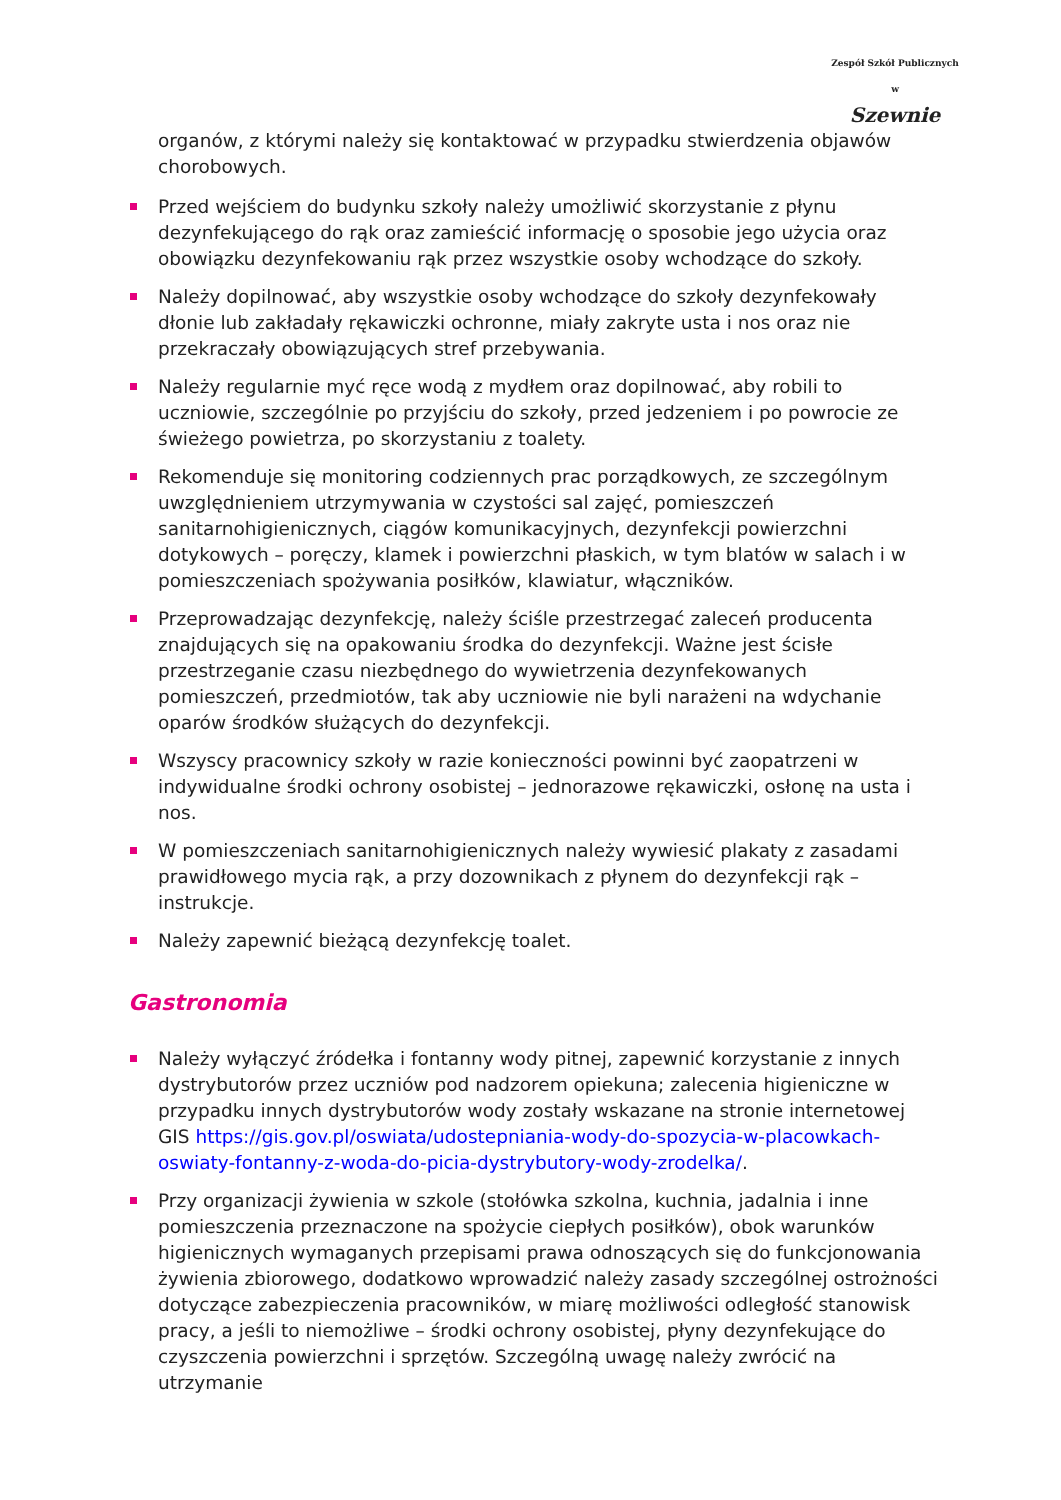Zespół Szkół Publicznych w
Szewnie
organów, z którymi należy się kontaktować w przypadku stwierdzenia objawów chorobowych.
Przed wejściem do budynku szkoły należy umożliwić skorzystanie z płynu dezynfekującego do rąk oraz zamieścić informację o sposobie jego użycia oraz obowiązku dezynfekowaniu rąk przez wszystkie osoby wchodzące do szkoły.
Należy dopilnować, aby wszystkie osoby wchodzące do szkoły dezynfekowały dłonie lub zakładały rękawiczki ochronne, miały zakryte usta i nos oraz nie przekraczały obowiązujących stref przebywania.
Należy regularnie myć ręce wodą z mydłem oraz dopilnować, aby robili to uczniowie, szczególnie po przyjściu do szkoły, przed jedzeniem i po powrocie ze świeżego powietrza, po skorzystaniu z toalety.
Rekomenduje się monitoring codziennych prac porządkowych, ze szczególnym uwzględnieniem utrzymywania w czystości sal zajęć, pomieszczeń sanitarnohigienicznych, ciągów komunikacyjnych, dezynfekcji powierzchni dotykowych – poręczy, klamek i powierzchni płaskich, w tym blatów w salach i w pomieszczeniach spożywania posiłków, klawiatur, włączników.
Przeprowadzając dezynfekcję, należy ściśle przestrzegać zaleceń producenta znajdujących się na opakowaniu środka do dezynfekcji. Ważne jest ścisłe przestrzeganie czasu niezbędnego do wywietrzenia dezynfekowanych pomieszczeń, przedmiotów, tak aby uczniowie nie byli narażeni na wdychanie oparów środków służących do dezynfekcji.
Wszyscy pracownicy szkoły w razie konieczności powinni być zaopatrzeni w indywidualne środki ochrony osobistej – jednorazowe rękawiczki, osłonę na usta i nos.
W pomieszczeniach sanitarnohigienicznych należy wywiesić plakaty z zasadami prawidłowego mycia rąk, a przy dozownikach z płynem do dezynfekcji rąk – instrukcje.
Należy zapewnić bieżącą dezynfekcję toalet.
Gastronomia
Należy wyłączyć źródełka i fontanny wody pitnej, zapewnić korzystanie z innych dystrybutorów przez uczniów pod nadzorem opiekuna; zalecenia higieniczne w przypadku innych dystrybutorów wody zostały wskazane na stronie internetowej GIS https://gis.gov.pl/oswiata/udostepniania-wody-do-spozycia-w-placowkach-oswiaty-fontanny-z-woda-do-picia-dystrybutory-wody-zrodelka/.
Przy organizacji żywienia w szkole (stołówka szkolna, kuchnia, jadalnia i inne pomieszczenia przeznaczone na spożycie ciepłych posiłków), obok warunków higienicznych wymaganych przepisami prawa odnoszących się do funkcjonowania żywienia zbiorowego, dodatkowo wprowadzić należy zasady szczególnej ostrożności dotyczące zabezpieczenia pracowników, w miarę możliwości odległość stanowisk pracy, a jeśli to niemożliwe – środki ochrony osobistej, płyny dezynfekujące do czyszczenia powierzchni i sprzętów. Szczególną uwagę należy zwrócić na utrzymanie